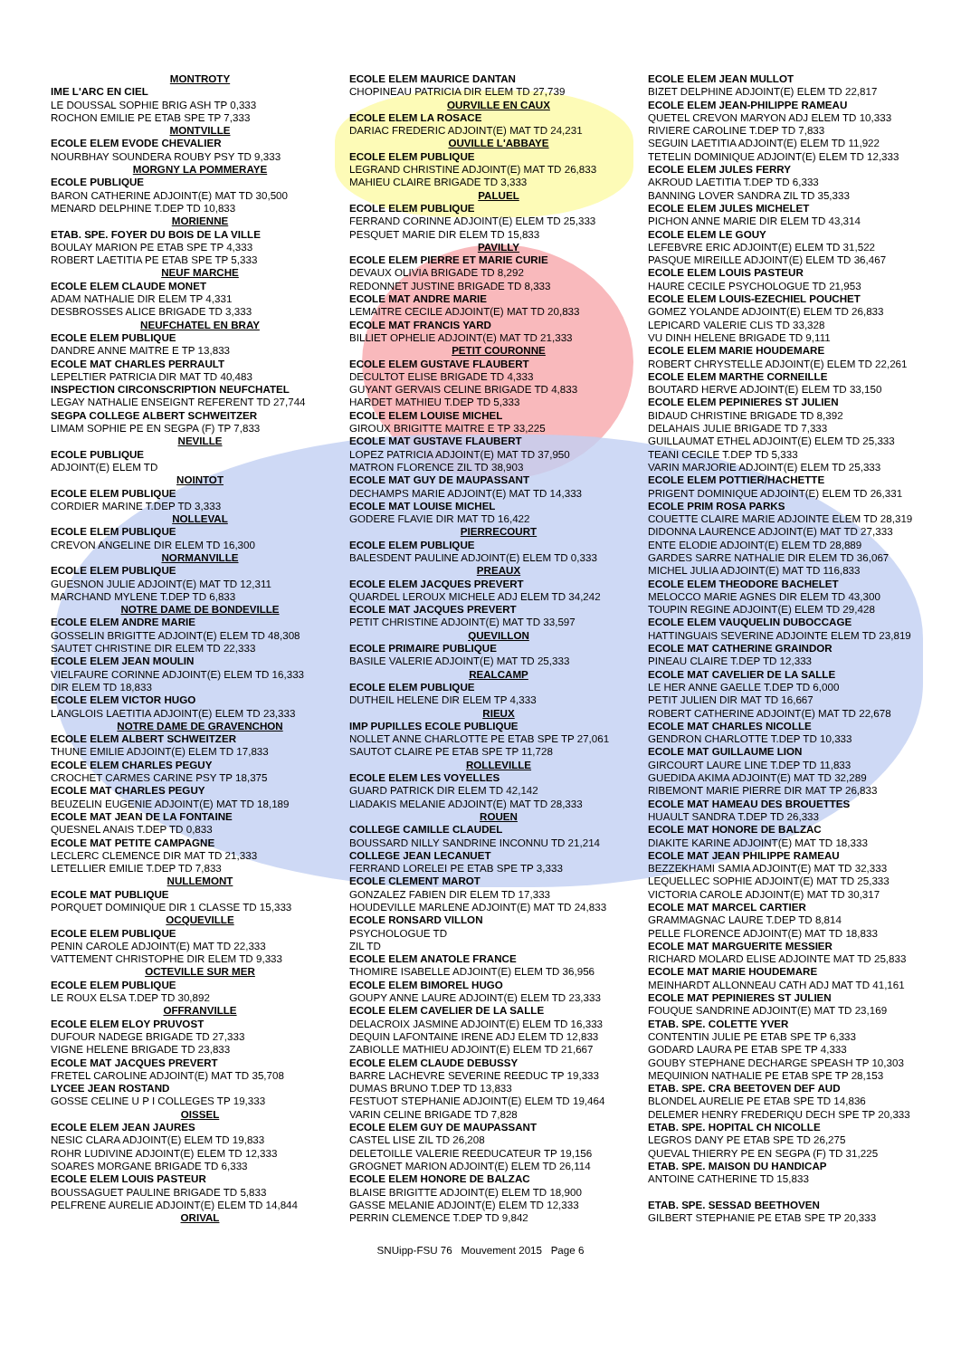MONTROTY
IME L'ARC EN CIEL
LE DOUSSAL SOPHIE BRIG ASH TP 0,333
ROCHON EMILIE PE ETAB SPE TP 7,333
MONTVILLE
ECOLE ELEM EVODE CHEVALIER
NOURBHAY SOUNDERA ROUBY PSY TD 9,333
MORGNY LA POMMERAYE
ECOLE PUBLIQUE
BARON CATHERINE ADJOINT(E) MAT TD 30,500
MENARD DELPHINE T.DEP TD 10,833
MORIENNE
ETAB. SPE. FOYER DU BOIS DE LA VILLE
BOULAY MARION PE ETAB SPE TP 4,333
ROBERT LAETITIA PE ETAB SPE TP 5,333
NEUF MARCHE
ECOLE ELEM CLAUDE MONET
ADAM NATHALIE DIR ELEM TP 4,331
DESBROSSES ALICE BRIGADE TD 3,333
NEUFCHATEL EN BRAY
ECOLE ELEM PUBLIQUE
DANDRE ANNE MAITRE E TP 13,833
ECOLE MAT CHARLES PERRAULT
LEPELTIER PATRICIA DIR MAT TD 40,483
INSPECTION CIRCONSCRIPTION NEUFCHATEL
LEGAY NATHALIE ENSEIGNT REFERENT TD 27,744
SEGPA COLLEGE ALBERT SCHWEITZER
LIMAM SOPHIE PE EN SEGPA (F) TP 7,833
NEVILLE
ECOLE PUBLIQUE
ADJOINT(E) ELEM TD
NOINTOT
ECOLE ELEM PUBLIQUE
CORDIER MARINE T.DEP TD 3,333
NOLLEVAL
ECOLE ELEM PUBLIQUE
CREVON ANGELINE DIR ELEM TD 16,300
NORMANVILLE
ECOLE ELEM PUBLIQUE
GUESNON JULIE ADJOINT(E) MAT TD 12,311
MARCHAND MYLENE T.DEP TD 6,833
NOTRE DAME DE BONDEVILLE
ECOLE ELEM ANDRE MARIE
GOSSELIN BRIGITTE ADJOINT(E) ELEM TD 48,308
SAUTET CHRISTINE DIR ELEM TD 22,333
ECOLE ELEM JEAN MOULIN
VIELFAURE CORINNE ADJOINT(E) ELEM TD 16,333
DIR ELEM TD 18,833
ECOLE ELEM VICTOR HUGO
LANGLOIS LAETITIA ADJOINT(E) ELEM TD 23,333
NOTRE DAME DE GRAVENCHON
ECOLE ELEM ALBERT SCHWEITZER
THUNE EMILIE ADJOINT(E) ELEM TD 17,833
ECOLE ELEM CHARLES PEGUY
CROCHET CARMES CARINE PSY TP 18,375
ECOLE MAT CHARLES PEGUY
BEUZELIN EUGENIE ADJOINT(E) MAT TD 18,189
ECOLE MAT JEAN DE LA FONTAINE
QUESNEL ANAIS T.DEP TD 0,833
ECOLE MAT PETITE CAMPAGNE
LECLERC CLEMENCE DIR MAT TD 21,333
LETELLIER EMILIE T.DEP TD 7,833
NULLEMONT
ECOLE MAT PUBLIQUE
PORQUET DOMINIQUE DIR 1 CLASSE TD 15,333
OCQUEVILLE
ECOLE ELEM PUBLIQUE
PENIN CAROLE ADJOINT(E) MAT TD 22,333
VATTEMENT CHRISTOPHE DIR ELEM TD 9,333
OCTEVILLE SUR MER
ECOLE ELEM PUBLIQUE
LE ROUX ELSA T.DEP TD 30,892
OFFRANVILLE
ECOLE ELEM ELOY PRUVOST
DUFOUR NADEGE BRIGADE TD 27,333
VIGNE HELENE BRIGADE TD 23,833
ECOLE MAT JACQUES PREVERT
FRETEL CAROLINE ADJOINT(E) MAT TD 35,708
LYCEE JEAN ROSTAND
GOSSE CELINE U P I COLLEGES TP 19,333
OISSEL
ECOLE ELEM JEAN JAURES
NESIC CLARA ADJOINT(E) ELEM TD 19,833
ROHR LUDIVINE ADJOINT(E) ELEM TD 12,333
SOARES MORGANE BRIGADE TD 6,333
ECOLE ELEM LOUIS PASTEUR
BOUSSAGUET PAULINE BRIGADE TD 5,833
PELFRENE AURELIE ADJOINT(E) ELEM TD 14,844
ORIVAL
ECOLE ELEM MAURICE DANTAN
CHOPINEAU PATRICIA DIR ELEM TD 27,739
OURVILLE EN CAUX
ECOLE ELEM LA ROSACE
DARIAC FREDERIC ADJOINT(E) MAT TD 24,231
OUVILLE L'ABBAYE
ECOLE ELEM PUBLIQUE
LEGRAND CHRISTINE ADJOINT(E) MAT TD 26,833
MAHIEU CLAIRE BRIGADE TD 3,333
PALUEL
ECOLE ELEM PUBLIQUE
FERRAND CORINNE ADJOINT(E) ELEM TD 25,333
PESQUET MARIE DIR ELEM TD 15,833
PAVILLY
ECOLE ELEM PIERRE ET MARIE CURIE
DEVAUX OLIVIA BRIGADE TD 8,292
REDONNET JUSTINE BRIGADE TD 8,333
ECOLE MAT ANDRE MARIE
LEMAITRE CECILE ADJOINT(E) MAT TD 20,833
ECOLE MAT FRANCIS YARD
BILLIET OPHELIE ADJOINT(E) MAT TD 21,333
PETIT COURONNE
ECOLE ELEM GUSTAVE FLAUBERT
DECULTOT ELISE BRIGADE TD 4,333
GUYANT GERVAIS CELINE BRIGADE TD 4,833
HARDET MATHIEU T.DEP TD 5,333
ECOLE ELEM LOUISE MICHEL
GIROUX BRIGITTE MAITRE E TP 33,225
ECOLE MAT GUSTAVE FLAUBERT
LOPEZ PATRICIA ADJOINT(E) MAT TD 37,950
MATRON FLORENCE ZIL TD 38,903
ECOLE MAT GUY DE MAUPASSANT
DECHAMPS MARIE ADJOINT(E) MAT TD 14,333
ECOLE MAT LOUISE MICHEL
GODERE FLAVIE DIR MAT TD 16,422
PIERRECOURT
ECOLE ELEM PUBLIQUE
BALESDENT PAULINE ADJOINT(E) ELEM TD 0,333
PREAUX
ECOLE ELEM JACQUES PREVERT
QUARDEL LEROUX MICHELE ADJ ELEM TD 34,242
ECOLE MAT JACQUES PREVERT
PETIT CHRISTINE ADJOINT(E) MAT TD 33,597
QUEVILLON
ECOLE PRIMAIRE PUBLIQUE
BASILE VALERIE ADJOINT(E) MAT TD 25,333
REALCAMP
ECOLE ELEM PUBLIQUE
DUTHEIL HELENE DIR ELEM TP 4,333
RIEUX
IMP PUPILLES ECOLE PUBLIQUE
NOLLET ANNE CHARLOTTE PE ETAB SPE TP 27,061
SAUTOT CLAIRE PE ETAB SPE TP 11,728
ROLLEVILLE
ECOLE ELEM LES VOYELLES
GUARD PATRICK DIR ELEM TD 42,142
LIADAKIS MELANIE ADJOINT(E) MAT TD 28,333
ROUEN
COLLEGE CAMILLE CLAUDEL
BOUSSARD NILLY SANDRINE INCONNU TD 21,214
COLLEGE JEAN LECANUET
FERRAND LORELEI PE ETAB SPE TP 3,333
ECOLE CLEMENT MAROT
GONZALEZ FABIEN DIR ELEM TD 17,333
HOUDEVILLE MARLENE ADJOINT(E) MAT TD 24,833
ECOLE RONSARD VILLON
PSYCHOLOGUE TD
ZIL TD
ECOLE ELEM ANATOLE FRANCE
THOMIRE ISABELLE ADJOINT(E) ELEM TD 36,956
ECOLE ELEM BIMOREL HUGO
GOUPY ANNE LAURE ADJOINT(E) ELEM TD 23,333
ECOLE ELEM CAVELIER DE LA SALLE
DELACROIX JASMINE ADJOINT(E) ELEM TD 16,333
DEQUIN LAFONTAINE IRENE ADJ ELEM TD 12,833
ZABIOLLE MATHIEU ADJOINT(E) ELEM TD 21,667
ECOLE ELEM CLAUDE DEBUSSY
BARRE LACHEVRE SEVERINE REEDUC TP 19,333
DUMAS BRUNO T.DEP TD 13,833
FESTUOT STEPHANIE ADJOINT(E) ELEM TD 19,464
VARIN CELINE BRIGADE TD 7,828
ECOLE ELEM GUY DE MAUPASSANT
CASTEL LISE ZIL TD 26,208
DELETOILLE VALERIE REEDUCATEUR TP 19,156
GROGNET MARION ADJOINT(E) ELEM TD 26,114
ECOLE ELEM HONORE DE BALZAC
BLAISE BRIGITTE ADJOINT(E) ELEM TD 18,900
GASSE MELANIE ADJOINT(E) ELEM TD 12,333
PERRIN CLEMENCE T.DEP TD 9,842
ECOLE ELEM JEAN MULLOT
BIZET DELPHINE ADJOINT(E) ELEM TD 22,817
ECOLE ELEM JEAN-PHILIPPE RAMEAU
QUETEL CREVON MARYON ADJ ELEM TD 10,333
RIVIERE CAROLINE T.DEP TD 7,833
SEGUIN LAETITIA ADJOINT(E) ELEM TD 11,922
TETELIN DOMINIQUE ADJOINT(E) ELEM TD 12,333
ECOLE ELEM JULES FERRY
AKROUD LAETITIA T.DEP TD 6,333
BANNING LOVER SANDRA ZIL TD 35,333
ECOLE ELEM JULES MICHELET
PICHON ANNE MARIE DIR ELEM TD 43,314
ECOLE ELEM LE GOUY
LEFEBVRE ERIC ADJOINT(E) ELEM TD 31,522
PASQUE MIREILLE ADJOINT(E) ELEM TD 36,467
ECOLE ELEM LOUIS PASTEUR
HAURE CECILE PSYCHOLOGUE TD 21,953
ECOLE ELEM LOUIS-EZECHIEL POUCHET
GOMEZ YOLANDE ADJOINT(E) ELEM TD 26,833
LEPICARD VALERIE CLIS TD 33,328
VU DINH HELENE BRIGADE TD 9,111
ECOLE ELEM MARIE HOUDEMARE
ROBERT CHRYSTELLE ADJOINT(E) ELEM TD 22,261
ECOLE ELEM MARTHE CORNEILLE
BOUTARD HERVE ADJOINT(E) ELEM TD 33,150
ECOLE ELEM PEPINIERES ST JULIEN
BIDAUD CHRISTINE BRIGADE TD 8,392
DELAHAIS JULIE BRIGADE TD 7,333
GUILLAUMAT ETHEL ADJOINT(E) ELEM TD 25,333
TEANI CECILE T.DEP TD 5,333
VARIN MARJORIE ADJOINT(E) ELEM TD 25,333
ECOLE ELEM POTTIER/HACHETTE
PRIGENT DOMINIQUE ADJOINT(E) ELEM TD 26,331
ECOLE PRIM ROSA PARKS
COUETTE CLAIRE MARIE ADJOINTE ELEM TD 28,319
DIDONNA LAURENCE ADJOINT(E) MAT TD 27,333
ENTE ELODIE ADJOINT(E) ELEM TD 28,889
GARDES SARRE NATHALIE DIR ELEM TD 36,067
MICHEL JULIA ADJOINT(E) MAT TD 116,833
ECOLE ELEM THEODORE BACHELET
MELOCCO MARIE AGNES DIR ELEM TD 43,300
TOUPIN REGINE ADJOINT(E) ELEM TD 29,428
ECOLE ELEM VAUQUELIN DUBOCCAGE
HATTINGUAIS SEVERINE ADJOINTE ELEM TD 23,819
ECOLE MAT CATHERINE GRAINDOR
PINEAU CLAIRE T.DEP TD 12,333
ECOLE MAT CAVELIER DE LA SALLE
LE HER ANNE GAELLE T.DEP TD 6,000
PETIT JULIEN DIR MAT TD 16,667
ROBERT CATHERINE ADJOINT(E) MAT TD 22,678
ECOLE MAT CHARLES NICOLLE
GENDRON CHARLOTTE T.DEP TD 10,333
ECOLE MAT GUILLAUME LION
GIRCOURT LAURE LINE T.DEP TD 11,833
GUEDIDA AKIMA ADJOINT(E) MAT TD 32,289
RIBEMONT MARIE PIERRE DIR MAT TP 26,833
ECOLE MAT HAMEAU DES BROUETTES
HUAULT SANDRA T.DEP TD 26,333
ECOLE MAT HONORE DE BALZAC
DIAKITE KARINE ADJOINT(E) MAT TD 18,333
ECOLE MAT JEAN PHILIPPE RAMEAU
BEZZEKHAMI SAMIA ADJOINT(E) MAT TD 32,333
LEQUELLEC SOPHIE ADJOINT(E) MAT TD 25,333
VICTORIA CAROLE ADJOINT(E) MAT TD 30,317
ECOLE MAT MARCEL CARTIER
GRAMMAGNAC LAURE T.DEP TD 8,814
PELLE FLORENCE ADJOINT(E) MAT TD 18,833
ECOLE MAT MARGUERITE MESSIER
RICHARD MOLARD ELISE ADJOINTE MAT TD 25,833
ECOLE MAT MARIE HOUDEMARE
MEINHARDT ALLONNEAU CATH ADJ MAT TD 41,161
ECOLE MAT PEPINIERES ST JULIEN
FOUQUE SANDRINE ADJOINT(E) MAT TD 23,169
ETAB. SPE. COLETTE YVER
CONTENTIN JULIE PE ETAB SPE TP 6,333
GODARD LAURA PE ETAB SPE TP 4,333
GOUBY STEPHANE DECHARGE SPEASH TP 10,303
MEQUINION NATHALIE PE ETAB SPE TP 28,153
ETAB. SPE. CRA BEETOVEN DEF AUD
BLONDEL AURELIE PE ETAB SPE TD 14,836
DELEMER HENRY FREDERIQU DECH SPE TP 20,333
ETAB. SPE. HOPITAL CH NICOLLE
LEGROS DANY PE ETAB SPE TD 26,275
QUEVAL THIERRY PE EN SEGPA (F) TD 31,225
ETAB. SPE. MAISON DU HANDICAP
ANTOINE CATHERINE TD 15,833
ETAB. SPE. SESSAD BEETHOVEN
GILBERT STEPHANIE PE ETAB SPE TP 20,333
SNUipp-FSU 76 Mouvement 2015 Page 6